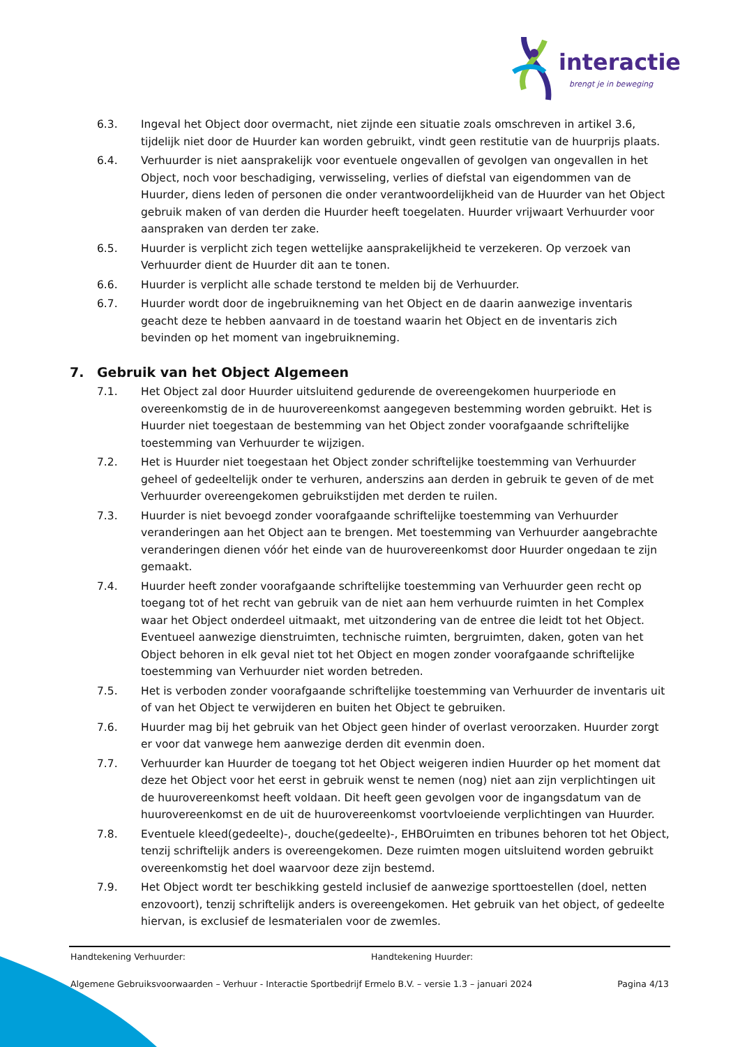interactie
brengt je in beweging
6.3. Ingeval het Object door overmacht, niet zijnde een situatie zoals omschreven in artikel 3.6, tijdelijk niet door de Huurder kan worden gebruikt, vindt geen restitutie van de huurprijs plaats.
6.4. Verhuurder is niet aansprakelijk voor eventuele ongevallen of gevolgen van ongevallen in het Object, noch voor beschadiging, verwisseling, verlies of diefstal van eigendommen van de Huurder, diens leden of personen die onder verantwoordelijkheid van de Huurder van het Object gebruik maken of van derden die Huurder heeft toegelaten. Huurder vrijwaart Verhuurder voor aanspraken van derden ter zake.
6.5. Huurder is verplicht zich tegen wettelijke aansprakelijkheid te verzekeren. Op verzoek van Verhuurder dient de Huurder dit aan te tonen.
6.6. Huurder is verplicht alle schade terstond te melden bij de Verhuurder.
6.7. Huurder wordt door de ingebruikneming van het Object en de daarin aanwezige inventaris geacht deze te hebben aanvaard in de toestand waarin het Object en de inventaris zich bevinden op het moment van ingebruikneming.
7. Gebruik van het Object Algemeen
7.1. Het Object zal door Huurder uitsluitend gedurende de overeengekomen huurperiode en overeenkomstig de in de huurovereenkomst aangegeven bestemming worden gebruikt. Het is Huurder niet toegestaan de bestemming van het Object zonder voorafgaande schriftelijke toestemming van Verhuurder te wijzigen.
7.2. Het is Huurder niet toegestaan het Object zonder schriftelijke toestemming van Verhuurder geheel of gedeeltelijk onder te verhuren, anderszins aan derden in gebruik te geven of de met Verhuurder overeengekomen gebruikstijden met derden te ruilen.
7.3. Huurder is niet bevoegd zonder voorafgaande schriftelijke toestemming van Verhuurder veranderingen aan het Object aan te brengen. Met toestemming van Verhuurder aangebrachte veranderingen dienen vóór het einde van de huurovereenkomst door Huurder ongedaan te zijn gemaakt.
7.4. Huurder heeft zonder voorafgaande schriftelijke toestemming van Verhuurder geen recht op toegang tot of het recht van gebruik van de niet aan hem verhuurde ruimten in het Complex waar het Object onderdeel uitmaakt, met uitzondering van de entree die leidt tot het Object. Eventueel aanwezige dienstruimten, technische ruimten, bergruimten, daken, goten van het Object behoren in elk geval niet tot het Object en mogen zonder voorafgaande schriftelijke toestemming van Verhuurder niet worden betreden.
7.5. Het is verboden zonder voorafgaande schriftelijke toestemming van Verhuurder de inventaris uit of van het Object te verwijderen en buiten het Object te gebruiken.
7.6. Huurder mag bij het gebruik van het Object geen hinder of overlast veroorzaken. Huurder zorgt er voor dat vanwege hem aanwezige derden dit evenmin doen.
7.7. Verhuurder kan Huurder de toegang tot het Object weigeren indien Huurder op het moment dat deze het Object voor het eerst in gebruik wenst te nemen (nog) niet aan zijn verplichtingen uit de huurovereenkomst heeft voldaan. Dit heeft geen gevolgen voor de ingangsdatum van de huurovereenkomst en de uit de huurovereenkomst voortvloeiende verplichtingen van Huurder.
7.8. Eventuele kleed(gedeelte)-, douche(gedeelte)-, EHBOruimten en tribunes behoren tot het Object, tenzij schriftelijk anders is overeengekomen. Deze ruimten mogen uitsluitend worden gebruikt overeenkomstig het doel waarvoor deze zijn bestemd.
7.9. Het Object wordt ter beschikking gesteld inclusief de aanwezige sporttoestellen (doel, netten enzovoort), tenzij schriftelijk anders is overeengekomen. Het gebruik van het object, of gedeelte hiervan, is exclusief de lesmaterialen voor de zwemles.
Handtekening Verhuurder: Handtekening Huurder:
Algemene Gebruiksvoorwaarden – Verhuur - Interactie Sportbedrijf Ermelo B.V. – versie 1.3 – januari 2024 Pagina 4/13